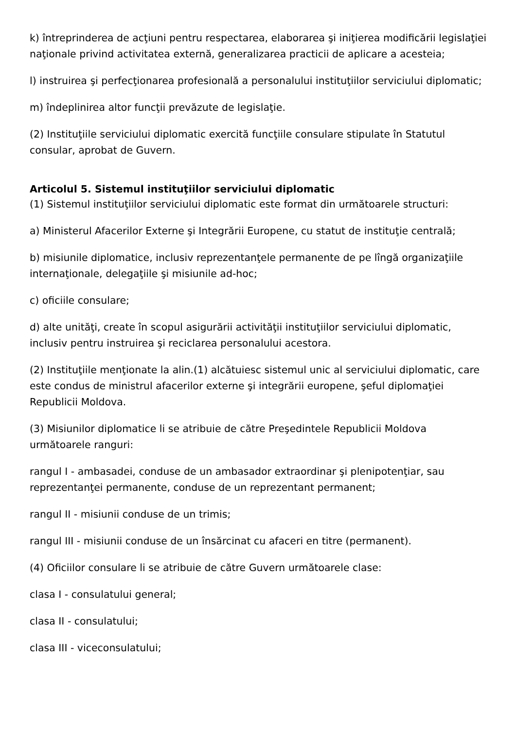k) întreprinderea de acţiuni pentru respectarea, elaborarea şi iniţierea modificării legislaţiei naţionale privind activitatea externă, generalizarea practicii de aplicare a acesteia;
l) instruirea şi perfecţionarea profesională a personalului instituţiilor serviciului diplomatic;
m) îndeplinirea altor funcţii prevăzute de legislaţie.
(2) Instituţiile serviciului diplomatic exercită funcţiile consulare stipulate în Statutul consular, aprobat de Guvern.
Articolul 5. Sistemul instituţiilor serviciului diplomatic
(1) Sistemul instituţiilor serviciului diplomatic este format din următoarele structuri:
a) Ministerul Afacerilor Externe şi Integrării Europene, cu statut de instituţie centrală;
b) misiunile diplomatice, inclusiv reprezentanţele permanente de pe lîngă organizaţiile internaţionale, delegaţiile şi misiunile ad-hoc;
c) oficiile consulare;
d) alte unităţi, create în scopul asigurării activităţii instituţiilor serviciului diplomatic, inclusiv pentru instruirea şi reciclarea personalului acestora.
(2) Instituţiile menţionate la alin.(1) alcătuiesc sistemul unic al serviciului diplomatic, care este condus de ministrul afacerilor externe şi integrării europene, şeful diplomaţiei Republicii Moldova.
(3) Misiunilor diplomatice li se atribuie de către Preşedintele Republicii Moldova următoarele ranguri:
rangul I - ambasadei, conduse de un ambasador extraordinar şi plenipotenţiar, sau reprezentanţei permanente, conduse de un reprezentant permanent;
rangul II - misiunii conduse de un trimis;
rangul III - misiunii conduse de un însărcinat cu afaceri en titre (permanent).
(4) Oficiilor consulare li se atribuie de către Guvern următoarele clase:
clasa I - consulatului general;
clasa II - consulatului;
clasa III - viceconsulatului;